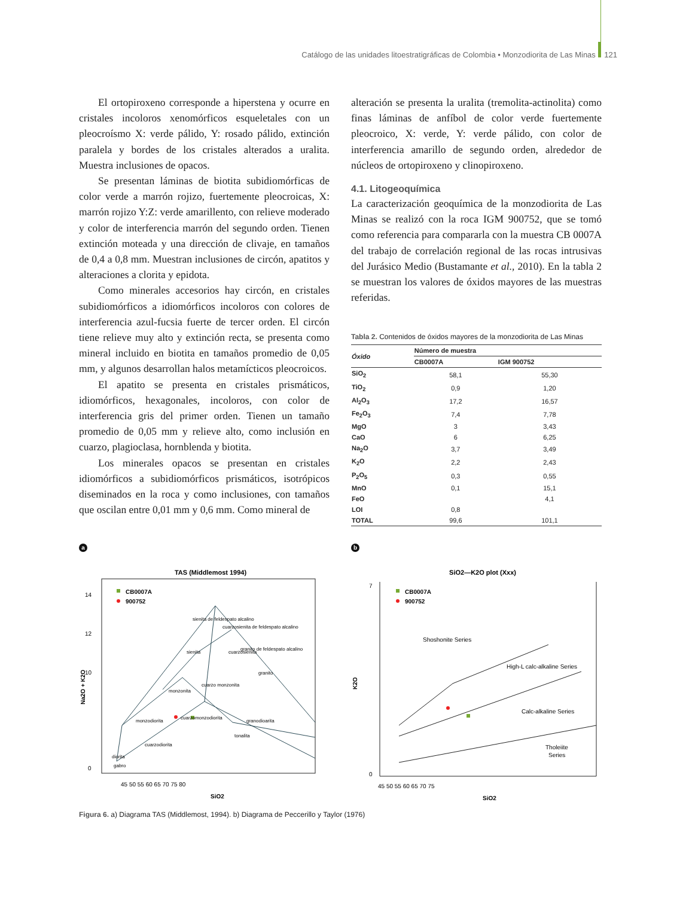Catálogo de las unidades litoestratigráficas de Colombia • Monzodiorita de Las Minas 121
El ortopiroxeno corresponde a hiperstena y ocurre en cristales incoloros xenomórficos esqueletales con un pleocroísmo X: verde pálido, Y: rosado pálido, extinción paralela y bordes de los cristales alterados a uralita. Muestra inclusiones de opacos.
Se presentan láminas de biotita subidiomórficas de color verde a marrón rojizo, fuertemente pleocroicas, X: marrón rojizo Y:Z: verde amarillento, con relieve moderado y color de interferencia marrón del segundo orden. Tienen extinción moteada y una dirección de clivaje, en tamaños de 0,4 a 0,8 mm. Muestran inclusiones de circón, apatitos y alteraciones a clorita y epidota.
Como minerales accesorios hay circón, en cristales subidiomórficos a idiomórficos incoloros con colores de interferencia azul-fucsia fuerte de tercer orden. El circón tiene relieve muy alto y extinción recta, se presenta como mineral incluido en biotita en tamaños promedio de 0,05 mm, y algunos desarrollan halos metamícticos pleocroicos.
El apatito se presenta en cristales prismáticos, idiomórficos, hexagonales, incoloros, con color de interferencia gris del primer orden. Tienen un tamaño promedio de 0,05 mm y relieve alto, como inclusión en cuarzo, plagioclasa, hornblenda y biotita.
Los minerales opacos se presentan en cristales idiomórficos a subidiomórficos prismáticos, isotrópicos diseminados en la roca y como inclusiones, con tamaños que oscilan entre 0,01 mm y 0,6 mm. Como mineral de
alteración se presenta la uralita (tremolita-actinolita) como finas láminas de anfíbol de color verde fuertemente pleocroico, X: verde, Y: verde pálido, con color de interferencia amarillo de segundo orden, alrededor de núcleos de ortopiroxeno y clinopiroxeno.
4.1. Litogeoquímica
La caracterización geoquímica de la monzodiorita de Las Minas se realizó con la roca IGM 900752, que se tomó como referencia para compararla con la muestra CB 0007A del trabajo de correlación regional de las rocas intrusivas del Jurásico Medio (Bustamante et al., 2010). En la tabla 2 se muestran los valores de óxidos mayores de las muestras referidas.
Tabla 2. Contenidos de óxidos mayores de la monzodiorita de Las Minas
| Óxido | Número de muestra | |
| --- | --- | --- |
| | CB0007A | IGM 900752 |
| SiO<sub>2</sub> | 58,1 | 55,30 |
| TiO<sub>2</sub> | 0,9 | 1,20 |
| Al<sub>2</sub>O<sub>3</sub> | 17,2 | 16,57 |
| Fe<sub>2</sub>O<sub>3</sub> | 7,4 | 7,78 |
| MgO | 3 | 3,43 |
| CaO | 6 | 6,25 |
| Na<sub>2</sub>O | 3,7 | 3,49 |
| K<sub>2</sub>O | 2,2 | 2,43 |
| P<sub>2</sub>O<sub>5</sub> | 0,3 | 0,55 |
| MnO | 0,1 | 15,1 |
| FeO | | 4,1 |
| LOI | 0,8 | |
| TOTAL | 99,6 | 101,1 |
a
TAS (Middlemost 1994)
14
12
10
0
CB0007A
900752
sienita de feldespato alcalino
cuarzosienita de feldespato alcalino
granito de feldespato alcalino
sienita
cuarzosienita
granito
cuarzo monzonita
monzonita
monzodiorita
cuarzomonzodiorita
granodioarita
tonalita
cuarzodiorita
diorita
gabro
45 50 55 60 65 70 75 80
SiO2
Na2O + K2O
b
SiO2—K2O plot (Xxx)
CB0007A
900752
Shoshonite Series
High-L calc-alkaline Series
Calc-alkaline Series
Tholeiite
Series
7
0
45 50 55 60 65 70 75
SiO2
K2O
Figura 6. a) Diagrama TAS (Middlemost, 1994). b) Diagrama de Peccerillo y Taylor (1976)